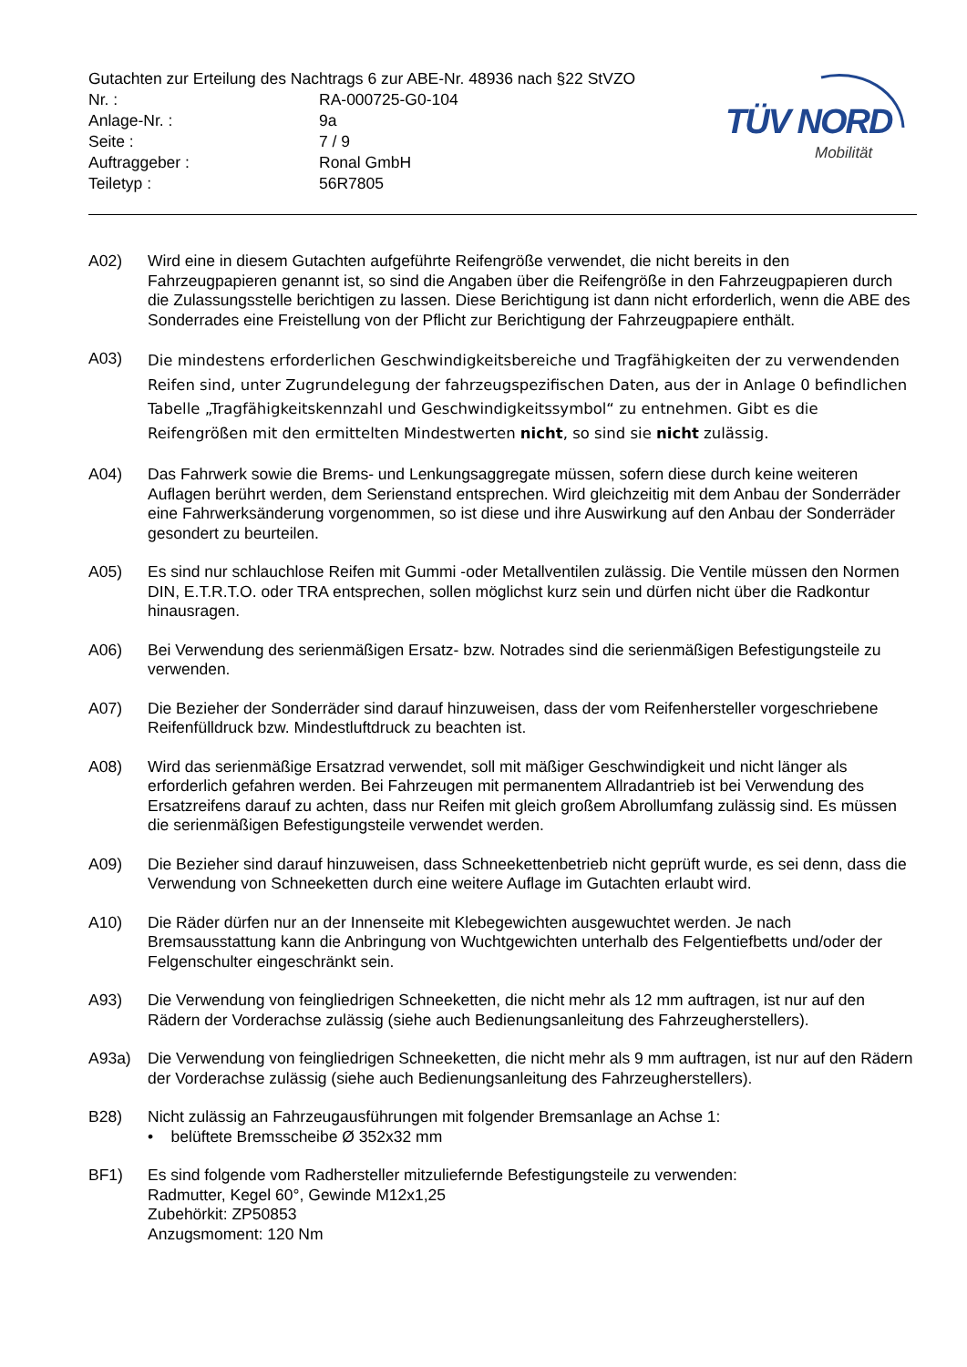Gutachten zur Erteilung des Nachtrags 6 zur ABE-Nr. 48936 nach §22 StVZO
Nr. : RA-000725-G0-104
Anlage-Nr. : 9a
Seite : 7 / 9
Auftraggeber : Ronal GmbH
Teiletyp : 56R7805
TÜV NORD
Mobilität
A02) Wird eine in diesem Gutachten aufgeführte Reifengröße verwendet, die nicht bereits in den Fahrzeugpapieren genannt ist, so sind die Angaben über die Reifengröße in den Fahrzeugpapieren durch die Zulassungsstelle berichtigen zu lassen. Diese Berichtigung ist dann nicht erforderlich, wenn die ABE des Sonderrades eine Freistellung von der Pflicht zur Berichtigung der Fahrzeugpapiere enthält.
A03)
Die mindestens erforderlichen Geschwindigkeitsbereiche und Tragfähigkeiten der zu verwendenden Reifen sind, unter Zugrundelegung der fahrzeugspezifischen Daten, aus der in Anlage 0 befindlichen Tabelle „Tragfähigkeitskennzahl und Geschwindigkeitssymbol“ zu entnehmen. Gibt es die Reifengrößen mit den ermittelten Mindestwerten nicht, so sind sie nicht zulässig.
A04) Das Fahrwerk sowie die Brems- und Lenkungsaggregate müssen, sofern diese durch keine weiteren Auflagen berührt werden, dem Serienstand entsprechen. Wird gleichzeitig mit dem Anbau der Sonderräder eine Fahrwerksänderung vorgenommen, so ist diese und ihre Auswirkung auf den Anbau der Sonderräder gesondert zu beurteilen.
A05) Es sind nur schlauchlose Reifen mit Gummi -oder Metallventilen zulässig. Die Ventile müssen den Normen DIN, E.T.R.T.O. oder TRA entsprechen, sollen möglichst kurz sein und dürfen nicht über die Radkontur hinausragen.
A06) Bei Verwendung des serienmäßigen Ersatz- bzw. Notrades sind die serienmäßigen Befestigungsteile zu verwenden.
A07) Die Bezieher der Sonderräder sind darauf hinzuweisen, dass der vom Reifenhersteller vorgeschriebene Reifenfülldruck bzw. Mindestluftdruck zu beachten ist.
A08) Wird das serienmäßige Ersatzrad verwendet, soll mit mäßiger Geschwindigkeit und nicht länger als erforderlich gefahren werden. Bei Fahrzeugen mit permanentem Allradantrieb ist bei Verwendung des Ersatzreifens darauf zu achten, dass nur Reifen mit gleich großem Abrollumfang zulässig sind. Es müssen die serienmäßigen Befestigungsteile verwendet werden.
A09) Die Bezieher sind darauf hinzuweisen, dass Schneekettenbetrieb nicht geprüft wurde, es sei denn, dass die Verwendung von Schneeketten durch eine weitere Auflage im Gutachten erlaubt wird.
A10) Die Räder dürfen nur an der Innenseite mit Klebegewichten ausgewuchtet werden. Je nach Bremsausstattung kann die Anbringung von Wuchtgewichten unterhalb des Felgentiefbetts und/oder der Felgenschulter eingeschränkt sein.
A93) Die Verwendung von feingliedrigen Schneeketten, die nicht mehr als 12 mm auftragen, ist nur auf den Rädern der Vorderachse zulässig (siehe auch Bedienungsanleitung des Fahrzeugherstellers).
A93a) Die Verwendung von feingliedrigen Schneeketten, die nicht mehr als 9 mm auftragen, ist nur auf den Rädern der Vorderachse zulässig (siehe auch Bedienungsanleitung des Fahrzeugherstellers).
B28) Nicht zulässig an Fahrzeugausführungen mit folgender Bremsanlage an Achse 1:
• belüftete Bremsscheibe Ø 352x32 mm
BF1) Es sind folgende vom Radhersteller mitzuliefernde Befestigungsteile zu verwenden:
Radmutter, Kegel 60°, Gewinde M12x1,25
Zubehörkit: ZP50853
Anzugsmoment: 120 Nm